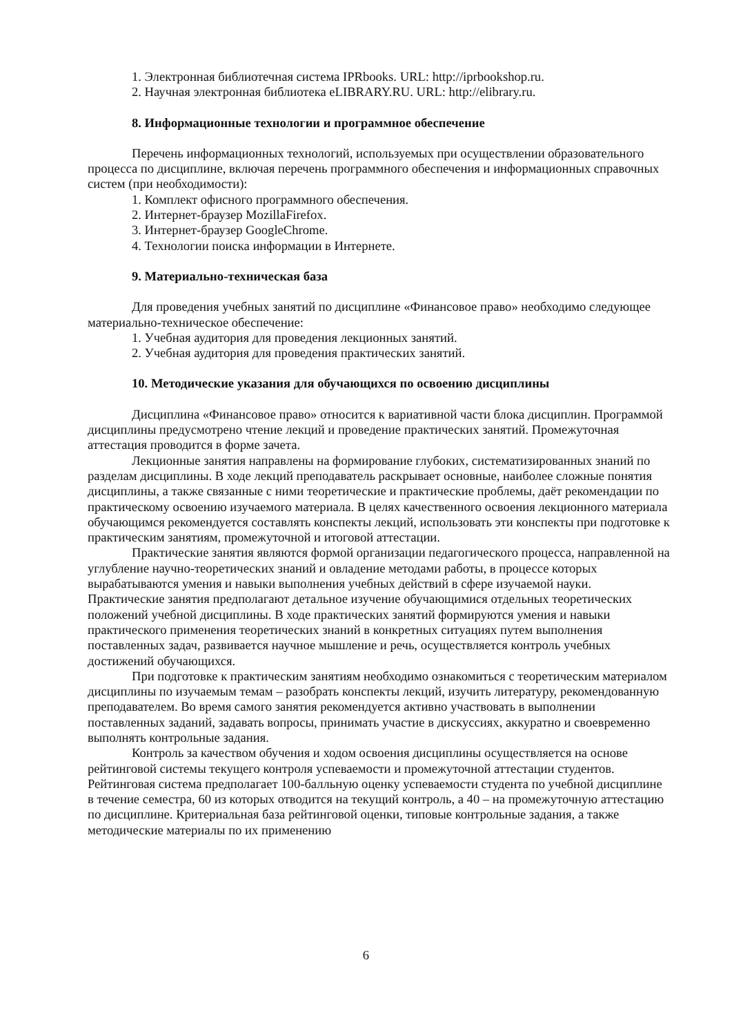1. Электронная библиотечная система IPRbooks. URL: http://iprbookshop.ru.
2. Научная электронная библиотека eLIBRARY.RU. URL: http://elibrary.ru.
8. Информационные технологии и программное обеспечение
Перечень информационных технологий, используемых при осуществлении образовательного процесса по дисциплине, включая перечень программного обеспечения и информационных справочных систем (при необходимости):
1. Комплект офисного программного обеспечения.
2. Интернет-браузер MozillaFirefox.
3. Интернет-браузер GoogleChrome.
4. Технологии поиска информации в Интернете.
9. Материально-техническая база
Для проведения учебных занятий по дисциплине «Финансовое право» необходимо следующее материально-техническое обеспечение:
1. Учебная аудитория для проведения лекционных занятий.
2. Учебная аудитория для проведения практических занятий.
10. Методические указания для обучающихся по освоению дисциплины
Дисциплина «Финансовое право» относится к вариативной части блока дисциплин. Программой дисциплины предусмотрено чтение лекций и проведение практических занятий. Промежуточная аттестация проводится в форме зачета.
Лекционные занятия направлены на формирование глубоких, систематизированных знаний по разделам дисциплины. В ходе лекций преподаватель раскрывает основные, наиболее сложные понятия дисциплины, а также связанные с ними теоретические и практические проблемы, даёт рекомендации по практическому освоению изучаемого материала. В целях качественного освоения лекционного материала обучающимся рекомендуется составлять конспекты лекций, использовать эти конспекты при подготовке к практическим занятиям, промежуточной и итоговой аттестации.
Практические занятия являются формой организации педагогического процесса, направленной на углубление научно-теоретических знаний и овладение методами работы, в процессе которых вырабатываются умения и навыки выполнения учебных действий в сфере изучаемой науки. Практические занятия предполагают детальное изучение обучающимися отдельных теоретических положений учебной дисциплины. В ходе практических занятий формируются умения и навыки практического применения теоретических знаний в конкретных ситуациях путем выполнения поставленных задач, развивается научное мышление и речь, осуществляется контроль учебных достижений обучающихся.
При подготовке к практическим занятиям необходимо ознакомиться с теоретическим материалом дисциплины по изучаемым темам – разобрать конспекты лекций, изучить литературу, рекомендованную преподавателем. Во время самого занятия рекомендуется активно участвовать в выполнении поставленных заданий, задавать вопросы, принимать участие в дискуссиях, аккуратно и своевременно выполнять контрольные задания.
Контроль за качеством обучения и ходом освоения дисциплины осуществляется на основе рейтинговой системы текущего контроля успеваемости и промежуточной аттестации студентов. Рейтинговая система предполагает 100-балльную оценку успеваемости студента по учебной дисциплине в течение семестра, 60 из которых отводится на текущий контроль, а 40 – на промежуточную аттестацию по дисциплине. Критериальная база рейтинговой оценки, типовые контрольные задания, а также методические материалы по их применению
6